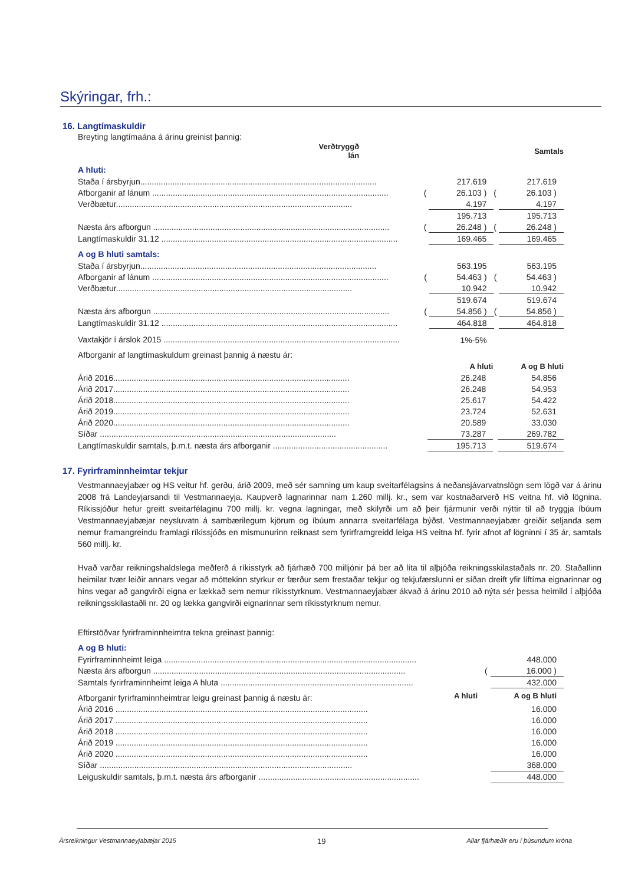Skýringar, frh.:
16. Langtímaskuldir
Breyting langtímaána á árinu greinist þannig:
| | | Verðtryggð lán | | Samtals |
| --- | --- | --- | --- | --- |
A hluti:
| Staða í ársbyrjun....................................................................................................... | | 217.619 | | 217.619 |
| Afborganir af lánum ....................................................................................................... | ( | 26.103 ) | ( | 26.103 ) |
| Verðbætur....................................................................................................... | | 4.197 | | 4.197 |
| | | 195.713 | | 195.713 |
| Næsta árs afborgun ....................................................................................................... | ( | 26.248 ) | ( | 26.248 ) |
| Langtímaskuldir 31.12 ....................................................................................................... | | 169.465 | | 169.465 |
A og B hluti samtals:
| Staða í ársbyrjun....................................................................................................... | | 563.195 | | 563.195 |
| Afborganir af lánum ....................................................................................................... | ( | 54.463 ) | ( | 54.463 ) |
| Verðbætur....................................................................................................... | | 10.942 | | 10.942 |
| | | 519.674 | | 519.674 |
| Næsta árs afborgun ....................................................................................................... | ( | 54.856 ) | ( | 54.856 ) |
| Langtímaskuldir 31.12 ....................................................................................................... | | 464.818 | | 464.818 |
| Vaxtakjör í árslok 2015 ....................................................................................................... | | 1%-5% | | |
Afborganir af langtímaskuldum greinast þannig á næstu ár:
| | | A hluti | | A og B hluti |
| --- | --- | --- | --- | --- |
| Árið 2016....................................................................................................... | | 26.248 | | 54.856 |
| Árið 2017....................................................................................................... | | 26.248 | | 54.953 |
| Árið 2018....................................................................................................... | | 25.617 | | 54.422 |
| Árið 2019....................................................................................................... | | 23.724 | | 52.631 |
| Árið 2020....................................................................................................... | | 20.589 | | 33.030 |
| Síðar ....................................................................................................... | | 73.287 | | 269.782 |
| Langtímaskuldir samtals, þ.m.t. næsta árs afborganir .................................................. | | 195.713 | | 519.674 |
17. Fyrirframinnheimtar tekjur
Vestmannaeyjabær og HS veitur hf. gerðu, árið 2009, með sér samning um kaup sveitarfélagsins á neðansjávarvatnslögn sem lögð var á árinu 2008 frá Landeyjarsandi til Vestmannaeyja. Kaupverð lagnarinnar nam 1.260 millj. kr., sem var kostnaðarverð HS veitna hf. við lögnina. Ríkissjóður hefur greitt sveitarfélaginu 700 millj. kr. vegna lagningar, með skilyrði um að þeir fjármunir verði nýttir til að tryggja íbúum Vestmannaeyjabæjar neysluvatn á sambærilegum kjörum og íbúum annarra sveitarfélaga býðst. Vestmannaeyjabær greiðir seljanda sem nemur framangreindu framlagi ríkissjóðs en mismunurinn reiknast sem fyrirframgreidd leiga HS veitna hf. fyrir afnot af lögninni í 35 ár, samtals 560 millj. kr.
Hvað varðar reikningshaldslega meðferð á ríkisstyrk að fjárhæð 700 milljónir þá ber að líta til alþjóða reikningsskilastaðals nr. 20. Staðallinn heimilar tvær leiðir annars vegar að móttekinn styrkur er færður sem frestaðar tekjur og tekjufærslunni er síðan dreift yfir líftíma eignarinnar og hins vegar að gangvirði eigna er lækkað sem nemur ríkisstyrknum. Vestmannaeyjabær ákvað á árinu 2010 að nýta sér þessa heimild í alþjóða reikningsskilastaðli nr. 20 og lækka gangvirði eignarinnar sem ríkisstyrknum nemur.
Eftirstöðvar fyrirframinnheimtra tekna greinast þannig:
A og B hluti:
| Fyrirframinnheimt leiga .............................................................................................................. | | | | 448.000 |
| Næsta árs afborgun .............................................................................................................. | | | ( | 16.000 ) |
| Samtals fyrirframinnheimt leiga A hluta .................................................................................... | | | | 432.000 |
| Afborganir fyrirframinnheimtrar leigu greinast þannig á næstu ár: | | A hluti | | A og B hluti |
| Árið 2016 .............................................................................................................. | | | | 16.000 |
| Árið 2017 .............................................................................................................. | | | | 16.000 |
| Árið 2018 .............................................................................................................. | | | | 16.000 |
| Árið 2019 .............................................................................................................. | | | | 16.000 |
| Árið 2020 .............................................................................................................. | | | | 16.000 |
| Síðar .............................................................................................................. | | | | 368.000 |
| Leiguskuldir samtals, þ.m.t. næsta árs afborganir ...................................................................... | | | | 448.000 |
Ársreikningur Vestmannaeyjabæjar 2015 19 Allar fjárhæðir eru í þúsundum króna